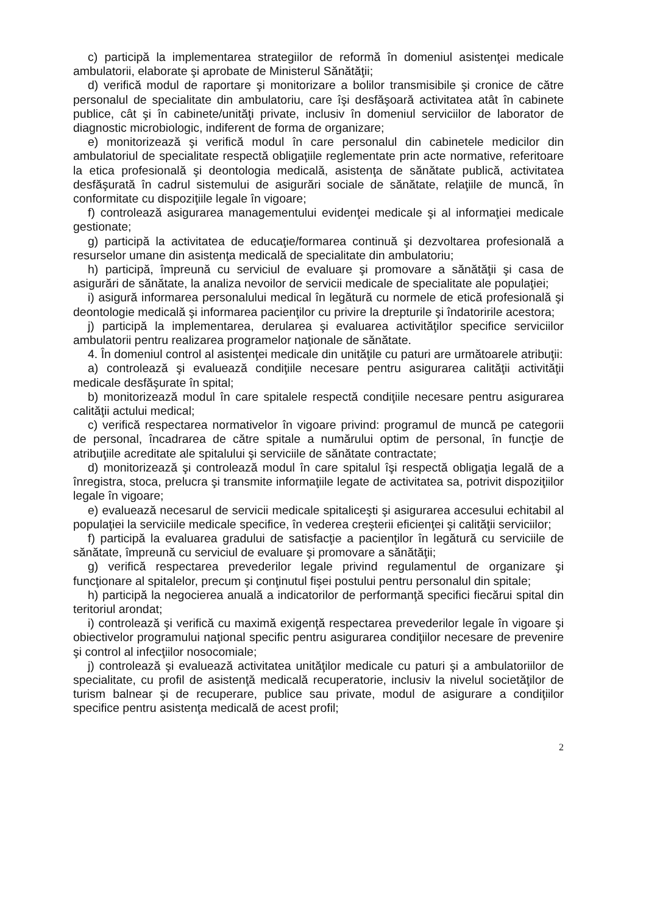c) participă la implementarea strategiilor de reformă în domeniul asistenţei medicale ambulatorii, elaborate şi aprobate de Ministerul Sănătăţii;
d) verifică modul de raportare şi monitorizare a bolilor transmisibile şi cronice de către personalul de specialitate din ambulatoriu, care îşi desfăşoară activitatea atât în cabinete publice, cât şi în cabinete/unităţi private, inclusiv în domeniul serviciilor de laborator de diagnostic microbiologic, indiferent de forma de organizare;
e) monitorizează şi verifică modul în care personalul din cabinetele medicilor din ambulatoriul de specialitate respectă obligaţiile reglementate prin acte normative, referitoare la etica profesională şi deontologia medicală, asistenţa de sănătate publică, activitatea desfăşurată în cadrul sistemului de asigurări sociale de sănătate, relaţiile de muncă, în conformitate cu dispoziţiile legale în vigoare;
f) controlează asigurarea managementului evidenţei medicale şi al informaţiei medicale gestionate;
g) participă la activitatea de educaţie/formarea continuă şi dezvoltarea profesională a resurselor umane din asistenţa medicală de specialitate din ambulatoriu;
h) participă, împreună cu serviciul de evaluare şi promovare a sănătăţii şi casa de asigurări de sănătate, la analiza nevoilor de servicii medicale de specialitate ale populaţiei;
i) asigură informarea personalului medical în legătură cu normele de etică profesională şi deontologie medicală şi informarea pacienţilor cu privire la drepturile şi îndatoririle acestora;
j) participă la implementarea, derularea şi evaluarea activităţilor specifice serviciilor ambulatorii pentru realizarea programelor naţionale de sănătate.
4. În domeniul control al asistenţei medicale din unităţile cu paturi are următoarele atribuţii:
a) controlează şi evaluează condiţiile necesare pentru asigurarea calităţii activităţii medicale desfăşurate în spital;
b) monitorizează modul în care spitalele respectă condiţiile necesare pentru asigurarea calităţii actului medical;
c) verifică respectarea normativelor în vigoare privind: programul de muncă pe categorii de personal, încadrarea de către spitale a numărului optim de personal, în funcţie de atribuţiile acreditate ale spitalului şi serviciile de sănătate contractate;
d) monitorizează şi controlează modul în care spitalul îşi respectă obligaţia legală de a înregistra, stoca, prelucra şi transmite informaţiile legate de activitatea sa, potrivit dispoziţiilor legale în vigoare;
e) evaluează necesarul de servicii medicale spitaliceşti şi asigurarea accesului echitabil al populaţiei la serviciile medicale specifice, în vederea creşterii eficienţei şi calităţii serviciilor;
f) participă la evaluarea gradului de satisfacţie a pacienţilor în legătură cu serviciile de sănătate, împreună cu serviciul de evaluare şi promovare a sănătăţii;
g) verifică respectarea prevederilor legale privind regulamentul de organizare şi funcţionare al spitalelor, precum şi conţinutul fişei postului pentru personalul din spitale;
h) participă la negocierea anuală a indicatorilor de performanţă specifici fiecărui spital din teritoriul arondat;
i) controlează şi verifică cu maximă exigenţă respectarea prevederilor legale în vigoare şi obiectivelor programului naţional specific pentru asigurarea condiţiilor necesare de prevenire şi control al infecţiilor nosocomiale;
j) controlează şi evaluează activitatea unităţilor medicale cu paturi şi a ambulatoriilor de specialitate, cu profil de asistenţă medicală recuperatorie, inclusiv la nivelul societăţilor de turism balnear şi de recuperare, publice sau private, modul de asigurare a condiţiilor specifice pentru asistenţa medicală de acest profil;
2